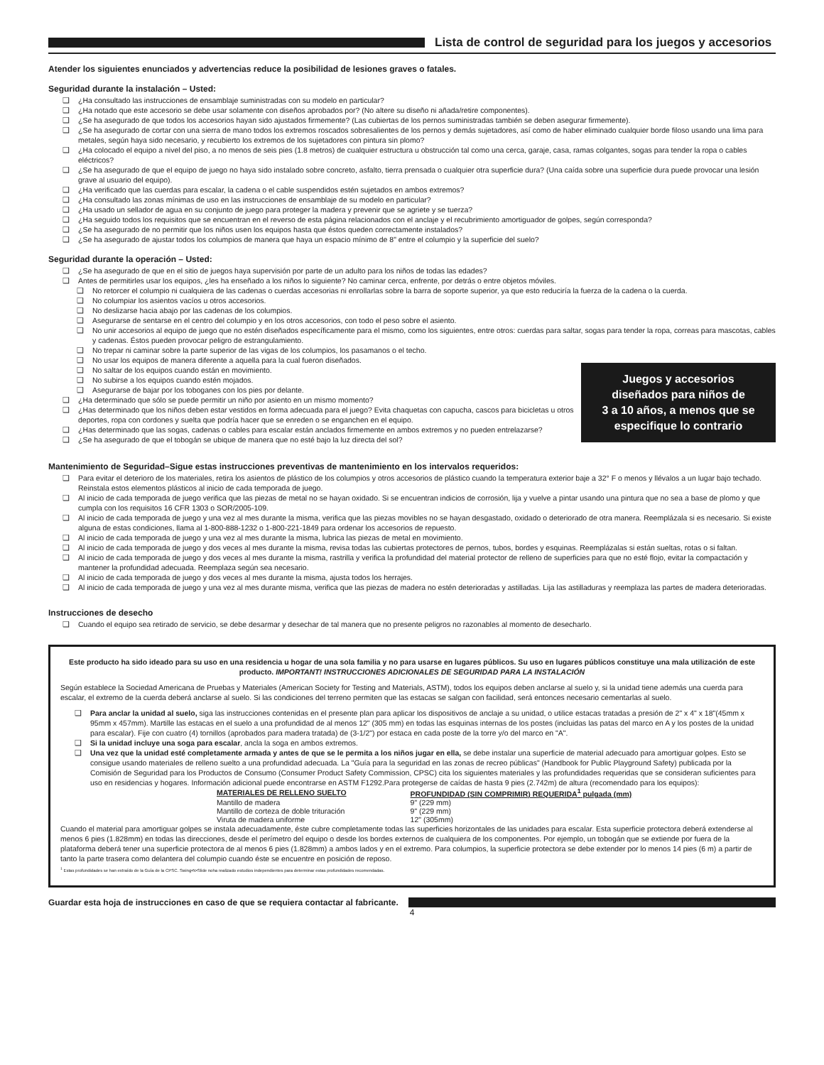Lista de control de seguridad para los juegos y accesorios
Atender los siguientes enunciados y advertencias reduce la posibilidad de lesiones graves o fatales.
Seguridad durante la instalación – Usted:
❑ ¿Ha consultado las instrucciones de ensamblaje suministradas con su modelo en particular?
❑ ¿Ha notado que este accesorio se debe usar solamente con diseños aprobados por? (No altere su diseño ni añada/retire componentes).
❑ ¿Se ha asegurado de que todos los accesorios hayan sido ajustados firmemente? (Las cubiertas de los pernos suministradas también se deben asegurar firmemente).
❑ ¿Se ha asegurado de cortar con una sierra de mano todos los extremos roscados sobresalientes de los pernos y demás sujetadores, así como de haber eliminado cualquier borde filoso usando una lima para metales, según haya sido necesario, y recubierto los extremos de los sujetadores con pintura sin plomo?
❑ ¿Ha colocado el equipo a nivel del piso, a no menos de seis pies (1.8 metros) de cualquier estructura u obstrucción tal como una cerca, garaje, casa, ramas colgantes, sogas para tender la ropa o cables eléctricos?
❑ ¿Se ha asegurado de que el equipo de juego no haya sido instalado sobre concreto, asfalto, tierra prensada o cualquier otra superficie dura? (Una caída sobre una superficie dura puede provocar una lesión grave al usuario del equipo).
❑ ¿Ha verificado que las cuerdas para escalar, la cadena o el cable suspendidos estén sujetados en ambos extremos?
❑ ¿Ha consultado las zonas mínimas de uso en las instrucciones de ensamblaje de su modelo en particular?
❑ ¿Ha usado un sellador de agua en su conjunto de juego para proteger la madera y prevenir que se agriete y se tuerza?
❑ ¿Ha seguido todos los requisitos que se encuentran en el reverso de esta página relacionados con el anclaje y el recubrimiento amortiguador de golpes, según corresponda?
❑ ¿Se ha asegurado de no permitir que los niños usen los equipos hasta que éstos queden correctamente instalados?
❑ ¿Se ha asegurado de ajustar todos los columpios de manera que haya un espacio mínimo de 8" entre el columpio y la superficie del suelo?
Seguridad durante la operación – Usted:
❑ ¿Se ha asegurado de que en el sitio de juegos haya supervisión por parte de un adulto para los niños de todas las edades?
❑ Antes de permitirles usar los equipos, ¿les ha enseñado a los niños lo siguiente? No caminar cerca, enfrente, por detrás o entre objetos móviles.
❑ No retorcer el columpio ni cualquiera de las cadenas o cuerdas accesorias ni enrollarlas sobre la barra de soporte superior, ya que esto reduciría la fuerza de la cadena o la cuerda.
❑ No columpiar los asientos vacíos u otros accesorios.
❑ No deslizarse hacia abajo por las cadenas de los columpios.
❑ Asegurarse de sentarse en el centro del columpio y en los otros accesorios, con todo el peso sobre el asiento.
❑ No unir accesorios al equipo de juego que no estén diseñados específicamente para el mismo, como los siguientes, entre otros: cuerdas para saltar, sogas para tender la ropa, correas para mascotas, cables y cadenas. Éstos pueden provocar peligro de estrangulamiento.
❑ No trepar ni caminar sobre la parte superior de las vigas de los columpios, los pasamanos o el techo.
❑ No usar los equipos de manera diferente a aquella para la cual fueron diseñados.
❑ No saltar de los equipos cuando están en movimiento.
❑ No subirse a los equipos cuando estén mojados.
❑ Asegurarse de bajar por los toboganes con los pies por delante.
Juegos y accesorios
diseñados para niños de
3 a 10 años, a menos que se
especifique lo contrario
❑ ¿Ha determinado que sólo se puede permitir un niño por asiento en un mismo momento?
❑ ¿Has determinado que los niños deben estar vestidos en forma adecuada para el juego? Evita chaquetas con capucha, cascos para bicicletas u otros deportes, ropa con cordones y suelta que podría hacer que se enreden o se enganchen en el equipo.
❑ ¿Has determinado que las sogas, cadenas o cables para escalar están anclados firmemente en ambos extremos y no pueden entrelazarse?
❑ ¿Se ha asegurado de que el tobogán se ubique de manera que no esté bajo la luz directa del sol?
Mantenimiento de Seguridad–Sigue estas instrucciones preventivas de mantenimiento en los intervalos requeridos:
❑ Para evitar el deterioro de los materiales, retira los asientos de plástico de los columpios y otros accesorios de plástico cuando la temperatura exterior baje a 32° F o menos y llévalos a un lugar bajo techado. Reinstala estos elementos plásticos al inicio de cada temporada de juego.
❑ Al inicio de cada temporada de juego verifica que las piezas de metal no se hayan oxidado. Si se encuentran indicios de corrosión, lija y vuelve a pintar usando una pintura que no sea a base de plomo y que cumpla con los requisitos 16 CFR 1303 o SOR/2005-109.
❑ Al inicio de cada temporada de juego y una vez al mes durante la misma, verifica que las piezas movibles no se hayan desgastado, oxidado o deteriorado de otra manera. Reemplázala si es necesario. Si existe alguna de estas condiciones, llama al 1-800-888-1232 o 1-800-221-1849 para ordenar los accesorios de repuesto.
❑ Al inicio de cada temporada de juego y una vez al mes durante la misma, lubrica las piezas de metal en movimiento.
❑ Al inicio de cada temporada de juego y dos veces al mes durante la misma, revisa todas las cubiertas protectores de pernos, tubos, bordes y esquinas. Reemplázalas si están sueltas, rotas o si faltan.
❑ Al inicio de cada temporada de juego y dos veces al mes durante la misma, rastrilla y verifica la profundidad del material protector de relleno de superficies para que no esté flojo, evitar la compactación y mantener la profundidad adecuada. Reemplaza según sea necesario.
❑ Al inicio de cada temporada de juego y dos veces al mes durante la misma, ajusta todos los herrajes.
❑ Al inicio de cada temporada de juego y una vez al mes durante misma, verifica que las piezas de madera no estén deterioradas y astilladas. Lija las astilladuras y reemplaza las partes de madera deterioradas.
Instrucciones de desecho
❑ Cuando el equipo sea retirado de servicio, se debe desarmar y desechar de tal manera que no presente peligros no razonables al momento de desecharlo.
Este producto ha sido ideado para su uso en una residencia u hogar de una sola familia y no para usarse en lugares públicos. Su uso en lugares públicos constituye una mala utilización de este producto. IMPORTANT! INSTRUCCIONES ADICIONALES DE SEGURIDAD PARA LA INSTALACIÓN
Según establece la Sociedad Americana de Pruebas y Materiales (American Society for Testing and Materials, ASTM), todos los equipos deben anclarse al suelo y, si la unidad tiene además una cuerda para escalar, el extremo de la cuerda deberá anclarse al suelo. Si las condiciones del terreno permiten que las estacas se salgan con facilidad, será entonces necesario cementarlas al suelo.
❑ Para anclar la unidad al suelo, siga las instrucciones contenidas en el presente plan para aplicar los dispositivos de anclaje a su unidad, o utilice estacas tratadas a presión de 2" x 4" x 18"(45mm x 95mm x 457mm). Martille las estacas en el suelo a una profundidad de al menos 12" (305 mm) en todas las esquinas internas de los postes (incluidas las patas del marco en A y los postes de la unidad para escalar). Fije con cuatro (4) tornillos (aprobados para madera tratada) de (3-1/2") por estaca en cada poste de la torre y/o del marco en "A".
❑ Si la unidad incluye una soga para escalar, ancla la soga en ambos extremos.
❑ Una vez que la unidad esté completamente armada y antes de que se le permita a los niños jugar en ella, se debe instalar una superficie de material adecuado para amortiguar golpes. Esto se consigue usando materiales de relleno suelto a una profundidad adecuada. La "Guía para la seguridad en las zonas de recreo públicas" (Handbook for Public Playground Safety) publicada por la Comisión de Seguridad para los Productos de Consumo (Consumer Product Safety Commission, CPSC) cita los siguientes materiales y las profundidades requeridas que se consideran suficientes para uso en residencias y hogares. Información adicional puede encontrarse en ASTM F1292.Para protegerse de caídas de hasta 9 pies (2.742m) de altura (recomendado para los equipos):
| MATERIALES DE RELLENO SUELTO | PROFUNDIDAD (SIN COMPRIMIR) REQUERIDA<sup>1</sup> pulgada (mm) |
| --- | --- |
| Mantillo de madera | 9" (229 mm) |
| Mantillo de corteza de doble trituración | 9" (229 mm) |
| Viruta de madera uniforme | 12" (305mm) |
Cuando el material para amortiguar golpes se instala adecuadamente, éste cubre completamente todas las superficies horizontales de las unidades para escalar. Esta superficie protectora deberá extenderse al menos 6 pies (1.828mm) en todas las direcciones, desde el perímetro del equipo o desde los bordes externos de cualquiera de los componentes. Por ejemplo, un tobogán que se extiende por fuera de la plataforma deberá tener una superficie protectora de al menos 6 pies (1.828mm) a ambos lados y en el extremo. Para columpios, la superficie protectora se debe extender por lo menos 14 pies (6 m) a partir de tanto la parte trasera como delantera del columpio cuando éste se encuentre en posición de reposo.
<sup>1</sup> Estas profundidades se han extraído de la Guía de la CPSC. Swing•N•Slide noha realizado estudios independientes para determinar estas profundidades recomendadas.
Guardar esta hoja de instrucciones en caso de que se requiera contactar al fabricante.
4